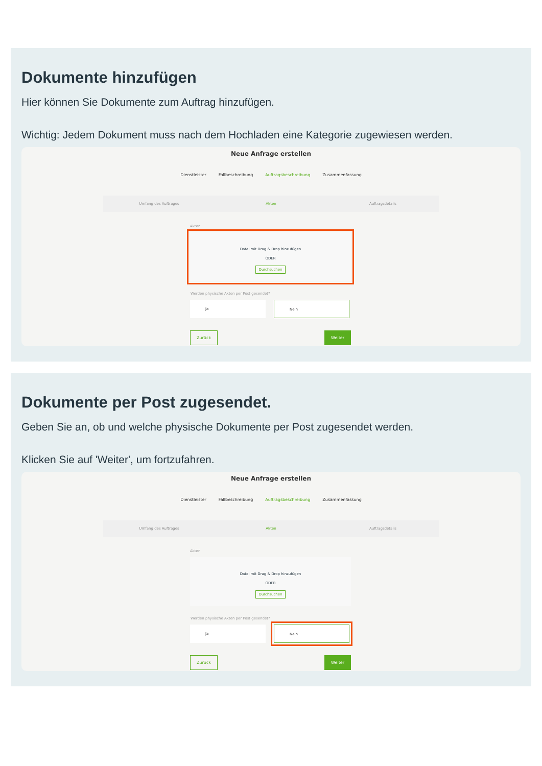Dokumente hinzufügen
Hier können Sie Dokumente zum Auftrag hinzufügen.
Wichtig: Jedem Dokument muss nach dem Hochladen eine Kategorie zugewiesen werden.
Neue Anfrage erstellen
Dienstleister Fallbeschreibung Auftragsbeschreibung Zusammenfassung
Umfang des Auftrages Akten Auftragsdetails
Akten
Datei mit Drag & Drop hinzufügen
ODER
Durchsuchen
Werden physische Akten per Post gesendet?
Ja Nein
Zurück Weiter
Dokumente per Post zugesendet.
Geben Sie an, ob und welche physische Dokumente per Post zugesendet werden.
Klicken Sie auf 'Weiter', um fortzufahren.
Neue Anfrage erstellen
Dienstleister Fallbeschreibung Auftragsbeschreibung Zusammenfassung
Umfang des Auftrages Akten Auftragsdetails
Akten
Datei mit Drag & Drop hinzufügen
ODER
Durchsuchen
Werden physische Akten per Post gesendet?
Ja Nein
Zurück Weiter